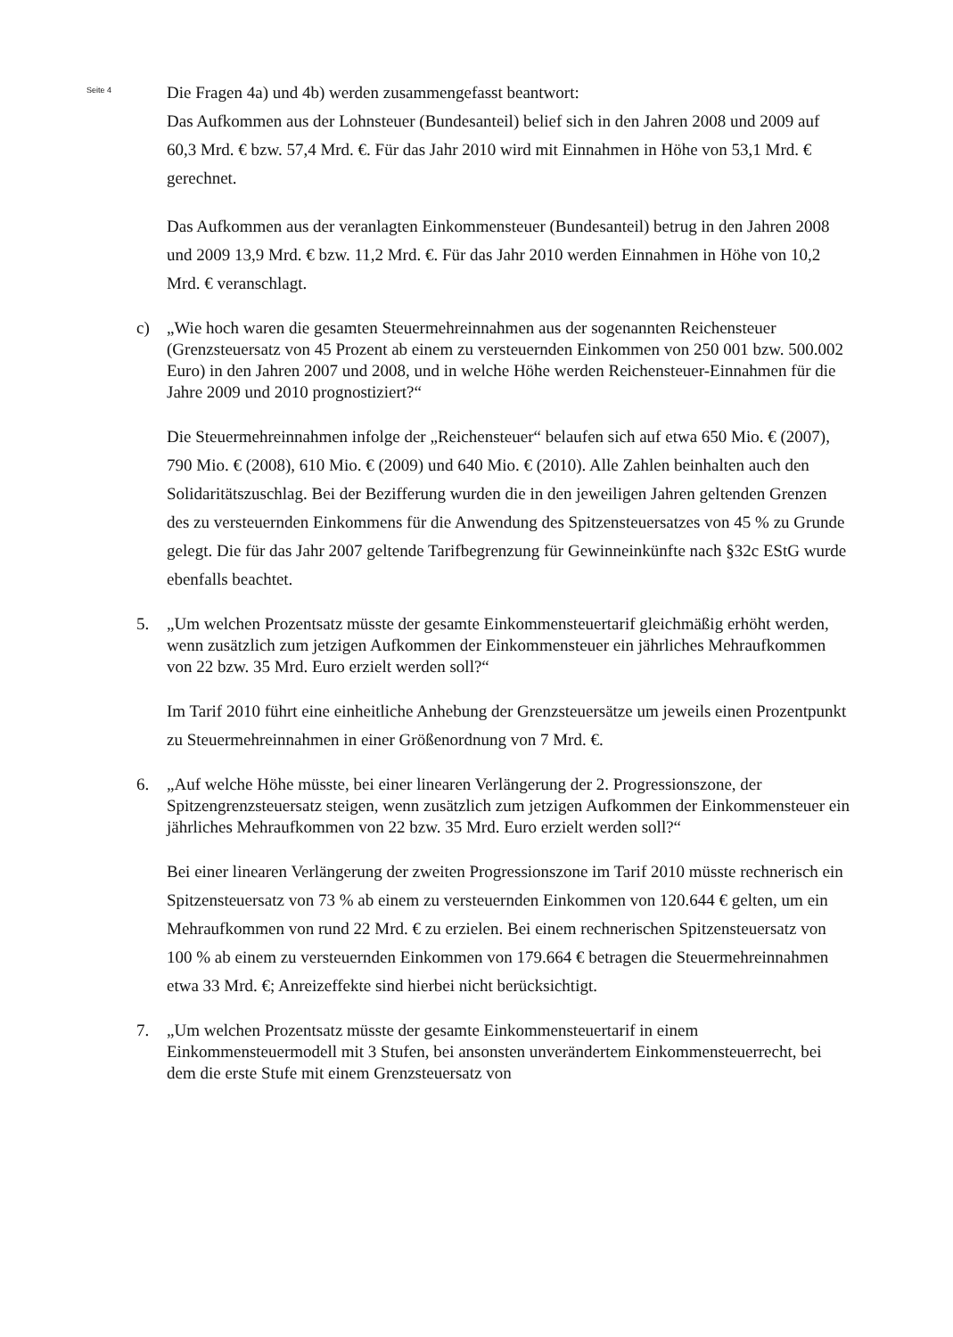Seite 4
Die Fragen 4a) und 4b) werden zusammengefasst beantwort:
Das Aufkommen aus der Lohnsteuer (Bundesanteil) belief sich in den Jahren 2008 und 2009 auf 60,3 Mrd. € bzw. 57,4 Mrd. €. Für das Jahr 2010 wird mit Einnahmen in Höhe von 53,1 Mrd. € gerechnet.
Das Aufkommen aus der veranlagten Einkommensteuer (Bundesanteil) betrug in den Jahren 2008 und 2009 13,9 Mrd. € bzw. 11,2 Mrd. €. Für das Jahr 2010 werden Einnahmen in Höhe von 10,2 Mrd. € veranschlagt.
c) „Wie hoch waren die gesamten Steuermehreinnahmen aus der sogenannten Reichensteuer (Grenzsteuersatz von 45 Prozent ab einem zu versteuernden Einkommen von 250 001 bzw. 500.002 Euro) in den Jahren 2007 und 2008, und in welche Höhe werden Reichensteuer-Einnahmen für die Jahre 2009 und 2010 prognostiziert?“
Die Steuermehreinnahmen infolge der „Reichensteuer“ belaufen sich auf etwa 650 Mio. € (2007), 790 Mio. € (2008), 610 Mio. € (2009) und 640 Mio. € (2010). Alle Zahlen beinhalten auch den Solidaritätszuschlag. Bei der Bezifferung wurden die in den jeweiligen Jahren geltenden Grenzen des zu versteuernden Einkommens für die Anwendung des Spitzensteuersatzes von 45 % zu Grunde gelegt. Die für das Jahr 2007 geltende Tarifbegrenzung für Gewinneinkünfte nach §32c EStG wurde ebenfalls beachtet.
5. „Um welchen Prozentsatz müsste der gesamte Einkommensteuertarif gleichmäßig erhöht werden, wenn zusätzlich zum jetzigen Aufkommen der Einkommensteuer ein jährliches Mehraufkommen von 22 bzw. 35 Mrd. Euro erzielt werden soll?“
Im Tarif 2010 führt eine einheitliche Anhebung der Grenzsteuersätze um jeweils einen Prozentpunkt zu Steuermehreinnahmen in einer Größenordnung von 7 Mrd. €.
6. „Auf welche Höhe müsste, bei einer linearen Verlängerung der 2. Progressionszone, der Spitzengrenzsteuersatz steigen, wenn zusätzlich zum jetzigen Aufkommen der Einkommensteuer ein jährliches Mehraufkommen von 22 bzw. 35 Mrd. Euro erzielt werden soll?“
Bei einer linearen Verlängerung der zweiten Progressionszone im Tarif 2010 müsste rechnerisch ein Spitzensteuersatz von 73 % ab einem zu versteuernden Einkommen von 120.644 € gelten, um ein Mehraufkommen von rund 22 Mrd. € zu erzielen. Bei einem rechnerischen Spitzensteuersatz von 100 % ab einem zu versteuernden Einkommen von 179.664 € betragen die Steuermehreinnahmen etwa 33 Mrd. €; Anreizeffekte sind hierbei nicht berücksichtigt.
7. „Um welchen Prozentsatz müsste der gesamte Einkommensteuertarif in einem Einkommensteuermodell mit 3 Stufen, bei ansonsten unverändertem Einkommensteuerrecht, bei dem die erste Stufe mit einem Grenzsteuersatz von